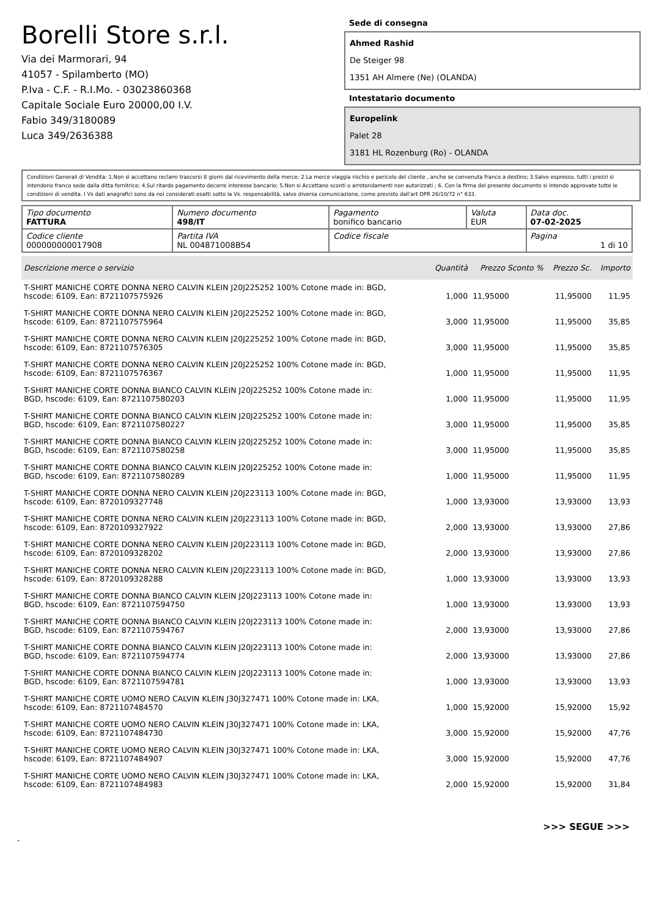Borelli Store s.r.l.
Via dei Marmorari, 94
41057 - Spilamberto (MO)
P.Iva - C.F. - R.I.Mo. - 03023860368
Capitale Sociale Euro 20000,00 I.V.
Fabio 349/3180089
Luca 349/2636388
Sede di consegna
Ahmed Rashid
De Steiger 98
1351 AH Almere (Ne) (OLANDA)
Intestatario documento
Europelink
Palet 28
3181 HL Rozenburg (Ro) - OLANDA
Condizioni Generali di Vendita: 1.Non si accettano reclami trascorsi 8 giorni dal ricevimento della merce; 2.La merce viaggia rischio e pericolo del cliente , anche se convenuta franco a destino; 3.Salvo espresso, tutti i prezzi si intendono franco sede dalla ditta fornitrice; 4.Sul ritardo pagamento decorre interesse bancario; 5.Non si Accettano sconti o arrotondamenti non autorizzati ; 6. Con la firma del presente documento si intendo approvate tutte le condizioni di vendita. I Vs dati anagrafici sono da noi considerati esatti sotto la Vs. responsabilità, salvo diversa comunicazione, come previsto dall'art DPR 26/10/72 n° 633.
| Tipo documento FATTURA | Numero documento 498/IT | Pagamento bonifico bancario | Valuta EUR | Data doc. 07-02-2025 |
| Codice cliente 000000000017908 | Partita IVA NL 004871008B54 | Codice fiscale | | Pagina 1 di 10 |
| Descrizione merce o servizio | Quantità | Prezzo Sconto % | Prezzo Sc. | Importo |
| --- | --- | --- | --- | --- |
| T-SHIRT MANICHE CORTE DONNA NERO CALVIN KLEIN J20J225252 100% Cotone made in: BGD, hscode: 6109, Ean: 8721107575926 | 1,000 | 11,95000 | 11,95000 | 11,95 |
| T-SHIRT MANICHE CORTE DONNA NERO CALVIN KLEIN J20J225252 100% Cotone made in: BGD, hscode: 6109, Ean: 8721107575964 | 3,000 | 11,95000 | 11,95000 | 35,85 |
| T-SHIRT MANICHE CORTE DONNA NERO CALVIN KLEIN J20J225252 100% Cotone made in: BGD, hscode: 6109, Ean: 8721107576305 | 3,000 | 11,95000 | 11,95000 | 35,85 |
| T-SHIRT MANICHE CORTE DONNA NERO CALVIN KLEIN J20J225252 100% Cotone made in: BGD, hscode: 6109, Ean: 8721107576367 | 1,000 | 11,95000 | 11,95000 | 11,95 |
| T-SHIRT MANICHE CORTE DONNA BIANCO CALVIN KLEIN J20J225252 100% Cotone made in: BGD, hscode: 6109, Ean: 8721107580203 | 1,000 | 11,95000 | 11,95000 | 11,95 |
| T-SHIRT MANICHE CORTE DONNA BIANCO CALVIN KLEIN J20J225252 100% Cotone made in: BGD, hscode: 6109, Ean: 8721107580227 | 3,000 | 11,95000 | 11,95000 | 35,85 |
| T-SHIRT MANICHE CORTE DONNA BIANCO CALVIN KLEIN J20J225252 100% Cotone made in: BGD, hscode: 6109, Ean: 8721107580258 | 3,000 | 11,95000 | 11,95000 | 35,85 |
| T-SHIRT MANICHE CORTE DONNA BIANCO CALVIN KLEIN J20J225252 100% Cotone made in: BGD, hscode: 6109, Ean: 8721107580289 | 1,000 | 11,95000 | 11,95000 | 11,95 |
| T-SHIRT MANICHE CORTE DONNA NERO CALVIN KLEIN J20J223113 100% Cotone made in: BGD, hscode: 6109, Ean: 8720109327748 | 1,000 | 13,93000 | 13,93000 | 13,93 |
| T-SHIRT MANICHE CORTE DONNA NERO CALVIN KLEIN J20J223113 100% Cotone made in: BGD, hscode: 6109, Ean: 8720109327922 | 2,000 | 13,93000 | 13,93000 | 27,86 |
| T-SHIRT MANICHE CORTE DONNA NERO CALVIN KLEIN J20J223113 100% Cotone made in: BGD, hscode: 6109, Ean: 8720109328202 | 2,000 | 13,93000 | 13,93000 | 27,86 |
| T-SHIRT MANICHE CORTE DONNA NERO CALVIN KLEIN J20J223113 100% Cotone made in: BGD, hscode: 6109, Ean: 8720109328288 | 1,000 | 13,93000 | 13,93000 | 13,93 |
| T-SHIRT MANICHE CORTE DONNA BIANCO CALVIN KLEIN J20J223113 100% Cotone made in: BGD, hscode: 6109, Ean: 8721107594750 | 1,000 | 13,93000 | 13,93000 | 13,93 |
| T-SHIRT MANICHE CORTE DONNA BIANCO CALVIN KLEIN J20J223113 100% Cotone made in: BGD, hscode: 6109, Ean: 8721107594767 | 2,000 | 13,93000 | 13,93000 | 27,86 |
| T-SHIRT MANICHE CORTE DONNA BIANCO CALVIN KLEIN J20J223113 100% Cotone made in: BGD, hscode: 6109, Ean: 8721107594774 | 2,000 | 13,93000 | 13,93000 | 27,86 |
| T-SHIRT MANICHE CORTE DONNA BIANCO CALVIN KLEIN J20J223113 100% Cotone made in: BGD, hscode: 6109, Ean: 8721107594781 | 1,000 | 13,93000 | 13,93000 | 13,93 |
| T-SHIRT MANICHE CORTE UOMO NERO CALVIN KLEIN J30J327471 100% Cotone made in: LKA, hscode: 6109, Ean: 8721107484570 | 1,000 | 15,92000 | 15,92000 | 15,92 |
| T-SHIRT MANICHE CORTE UOMO NERO CALVIN KLEIN J30J327471 100% Cotone made in: LKA, hscode: 6109, Ean: 8721107484730 | 3,000 | 15,92000 | 15,92000 | 47,76 |
| T-SHIRT MANICHE CORTE UOMO NERO CALVIN KLEIN J30J327471 100% Cotone made in: LKA, hscode: 6109, Ean: 8721107484907 | 3,000 | 15,92000 | 15,92000 | 47,76 |
| T-SHIRT MANICHE CORTE UOMO NERO CALVIN KLEIN J30J327471 100% Cotone made in: LKA, hscode: 6109, Ean: 8721107484983 | 2,000 | 15,92000 | 15,92000 | 31,84 |
>>> SEGUE >>>
-